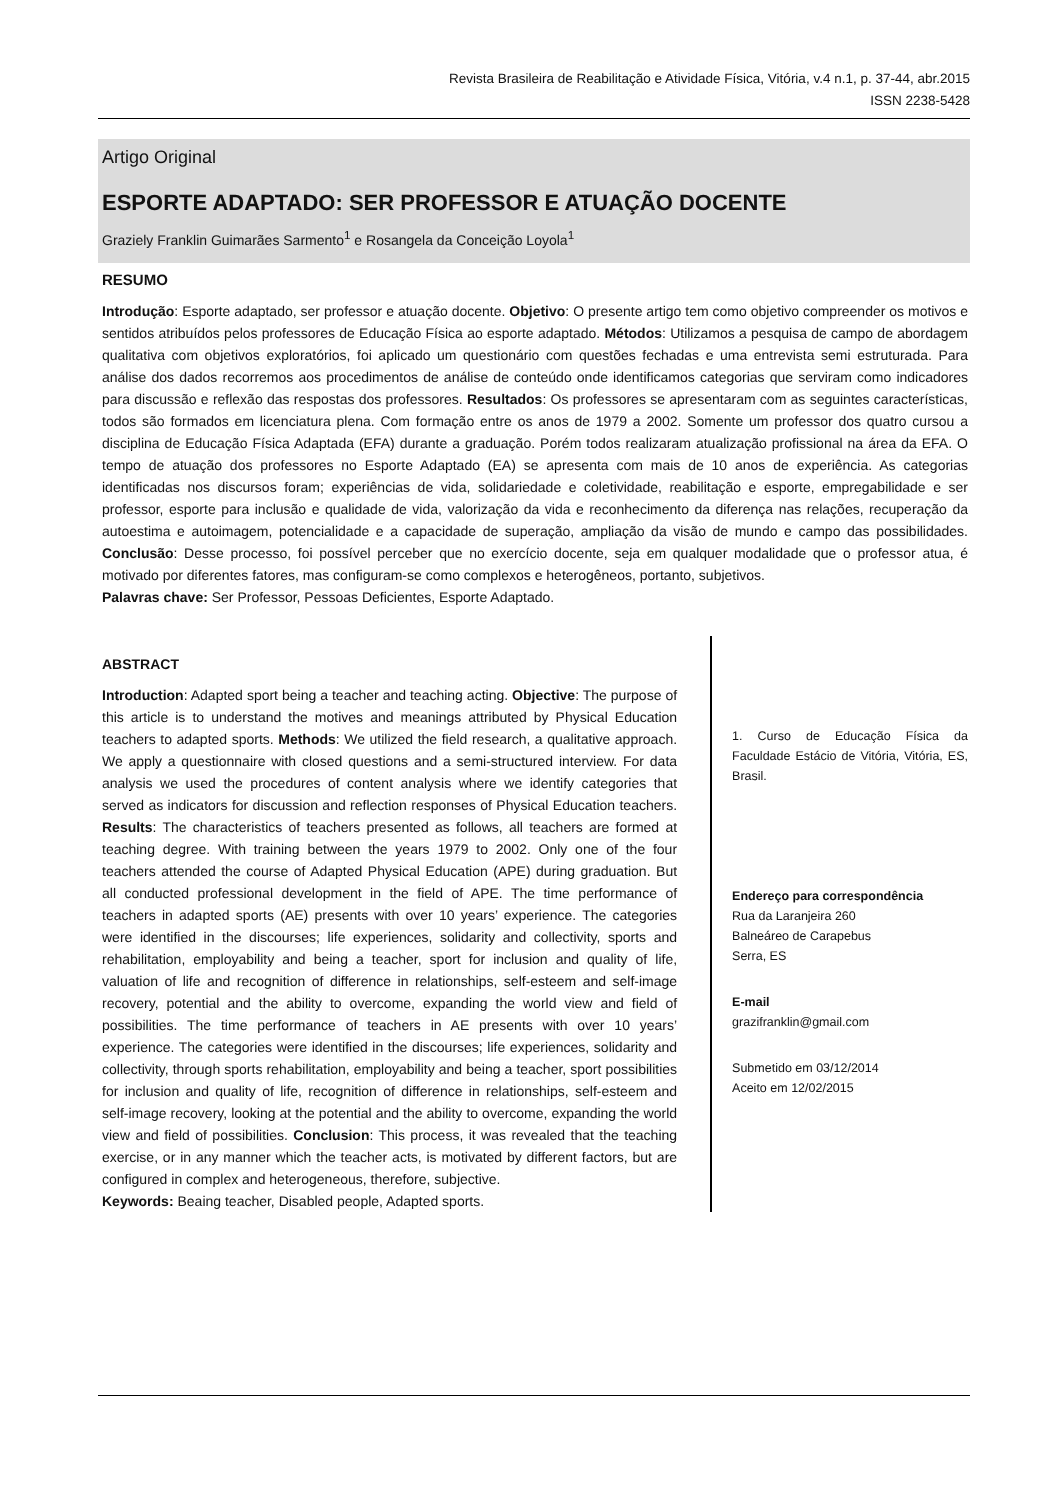Revista Brasileira de Reabilitação e Atividade Física, Vitória, v.4 n.1, p. 37-44, abr.2015
ISSN 2238-5428
Artigo Original
ESPORTE ADAPTADO: SER PROFESSOR E ATUAÇÃO DOCENTE
Graziely Franklin Guimarães Sarmento<sup>1</sup> e Rosangela da Conceição Loyola<sup>1</sup>
RESUMO
Introdução: Esporte adaptado, ser professor e atuação docente. Objetivo: O presente artigo tem como objetivo compreender os motivos e sentidos atribuídos pelos professores de Educação Física ao esporte adaptado. Métodos: Utilizamos a pesquisa de campo de abordagem qualitativa com objetivos exploratórios, foi aplicado um questionário com questões fechadas e uma entrevista semi estruturada. Para análise dos dados recorremos aos procedimentos de análise de conteúdo onde identificamos categorias que serviram como indicadores para discussão e reflexão das respostas dos professores. Resultados: Os professores se apresentaram com as seguintes características, todos são formados em licenciatura plena. Com formação entre os anos de 1979 a 2002. Somente um professor dos quatro cursou a disciplina de Educação Física Adaptada (EFA) durante a graduação. Porém todos realizaram atualização profissional na área da EFA. O tempo de atuação dos professores no Esporte Adaptado (EA) se apresenta com mais de 10 anos de experiência. As categorias identificadas nos discursos foram; experiências de vida, solidariedade e coletividade, reabilitação e esporte, empregabilidade e ser professor, esporte para inclusão e qualidade de vida, valorização da vida e reconhecimento da diferença nas relações, recuperação da autoestima e autoimagem, potencialidade e a capacidade de superação, ampliação da visão de mundo e campo das possibilidades. Conclusão: Desse processo, foi possível perceber que no exercício docente, seja em qualquer modalidade que o professor atua, é motivado por diferentes fatores, mas configuram-se como complexos e heterogêneos, portanto, subjetivos.
Palavras chave: Ser Professor, Pessoas Deficientes, Esporte Adaptado.
ABSTRACT
Introduction: Adapted sport being a teacher and teaching acting. Objective: The purpose of this article is to understand the motives and meanings attributed by Physical Education teachers to adapted sports. Methods: We utilized the field research, a qualitative approach. We apply a questionnaire with closed questions and a semi-structured interview. For data analysis we used the procedures of content analysis where we identify categories that served as indicators for discussion and reflection responses of Physical Education teachers. Results: The characteristics of teachers presented as follows, all teachers are formed at teaching degree. With training between the years 1979 to 2002. Only one of the four teachers attended the course of Adapted Physical Education (APE) during graduation. But all conducted professional development in the field of APE. The time performance of teachers in adapted sports (AE) presents with over 10 years’ experience. The categories were identified in the discourses; life experiences, solidarity and collectivity, sports and rehabilitation, employability and being a teacher, sport for inclusion and quality of life, valuation of life and recognition of difference in relationships, self-esteem and self-image recovery, potential and the ability to overcome, expanding the world view and field of possibilities. The time performance of teachers in AE presents with over 10 years’ experience. The categories were identified in the discourses; life experiences, solidarity and collectivity, through sports rehabilitation, employability and being a teacher, sport possibilities for inclusion and quality of life, recognition of difference in relationships, self-esteem and self-image recovery, looking at the potential and the ability to overcome, expanding the world view and field of possibilities. Conclusion: This process, it was revealed that the teaching exercise, or in any manner which the teacher acts, is motivated by different factors, but are configured in complex and heterogeneous, therefore, subjective.
Keywords: Beaing teacher, Disabled people, Adapted sports.
1. Curso de Educação Física da Faculdade Estácio de Vitória, Vitória, ES, Brasil.
Endereço para correspondência
Rua da Laranjeira 260
Balneáreo de Carapebus
Serra, ES
E-mail
grazifranklin@gmail.com
Submetido em 03/12/2014
Aceito em 12/02/2015